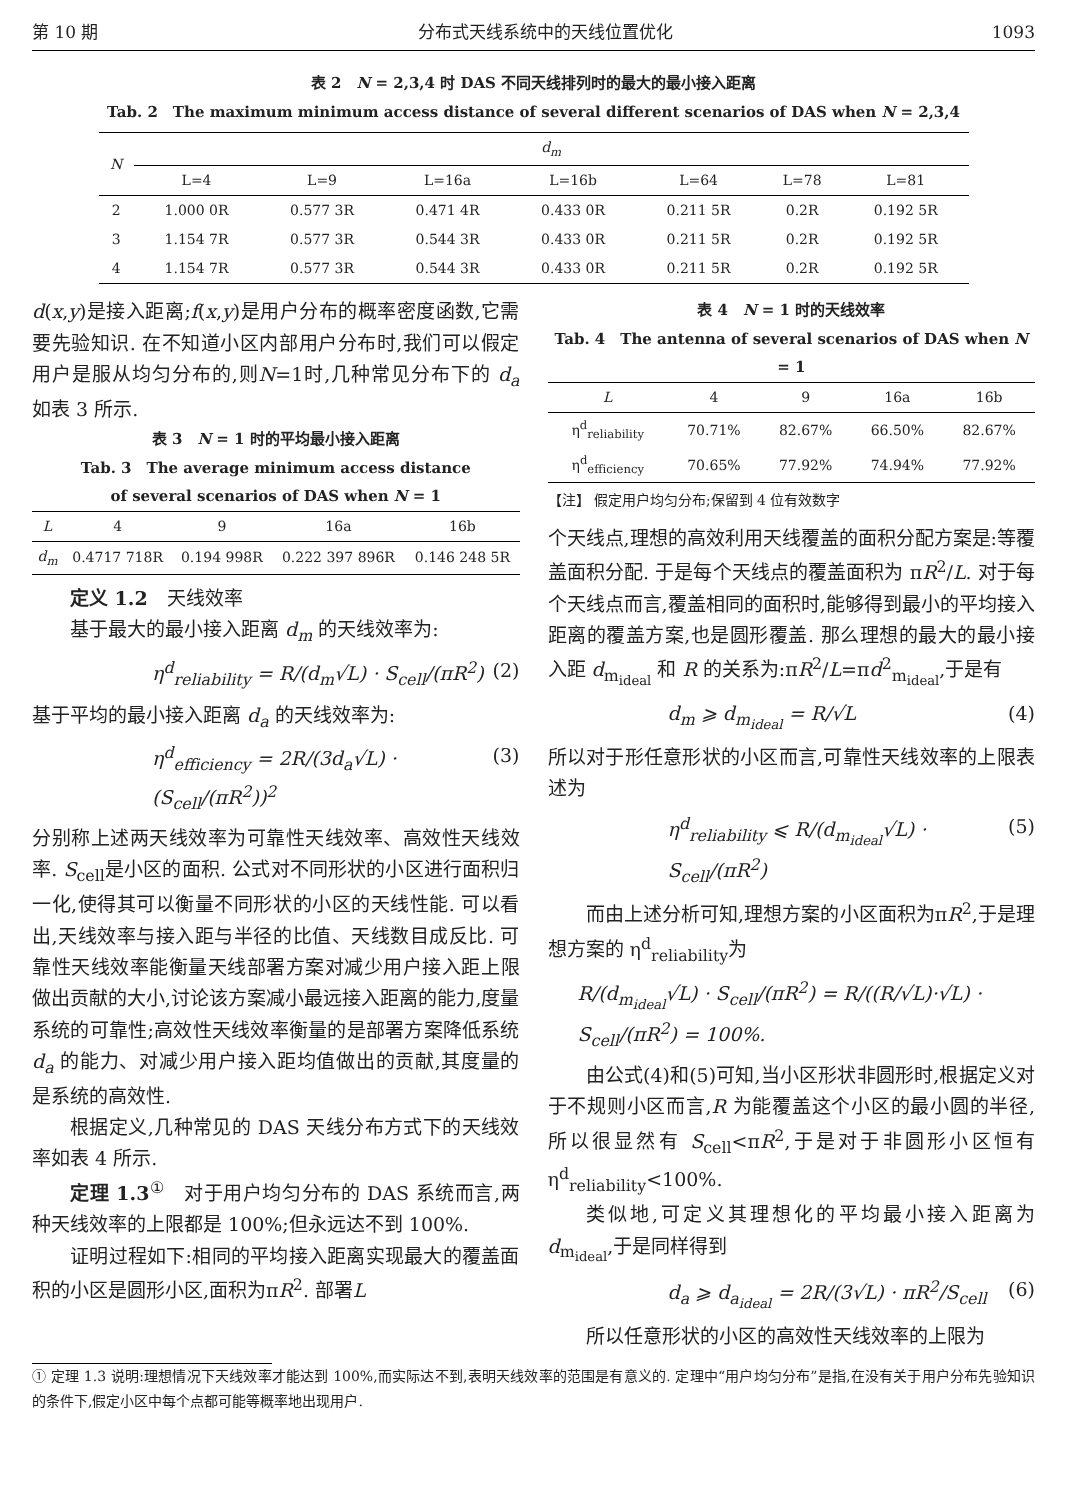第 10 期 分布式天线系统中的天线位置优化 1093
表 2　N = 2,3,4 时 DAS 不同天线排列时的最大的最小接入距离
Tab. 2　The maximum minimum access distance of several different scenarios of DAS when N = 2,3,4
| N | d<sub>m</sub> | | | | | | |
| --- | --- | --- | --- | --- | --- | --- | --- |
| | L=4 | L=9 | L=16a | L=16b | L=64 | L=78 | L=81 |
| 2 | 1.000 0R | 0.577 3R | 0.471 4R | 0.433 0R | 0.211 5R | 0.2R | 0.192 5R |
| 3 | 1.154 7R | 0.577 3R | 0.544 3R | 0.433 0R | 0.211 5R | 0.2R | 0.192 5R |
| 4 | 1.154 7R | 0.577 3R | 0.544 3R | 0.433 0R | 0.211 5R | 0.2R | 0.192 5R |
d(x,y)是接入距离;f(x,y)是用户分布的概率密度函数,它需要先验知识. 在不知道小区内部用户分布时,我们可以假定用户是服从均匀分布的,则N=1时,几种常见分布下的 d<sub>a</sub> 如表 3 所示.
表 3　N = 1 时的平均最小接入距离
Tab. 3　The average minimum access distance
of several scenarios of DAS when N = 1
| L | 4 | 9 | 16a | 16b |
| --- | --- | --- | --- | --- |
| d<sub>m</sub> | 0.4717 718R | 0.194 998R | 0.222 397 896R | 0.146 248 5R |
定义 1.2　天线效率
基于最大的最小接入距离 d<sub>m</sub> 的天线效率为:
η<sup>d</sup><sub>reliability</sub> = R/(d<sub>m</sub>√L) · S<sub>cell</sub>/(πR<sup>2</sup>) (2)
基于平均的最小接入距离 d<sub>a</sub> 的天线效率为:
η<sup>d</sup><sub>efficiency</sub> = 2R/(3d<sub>a</sub>√L) · (S<sub>cell</sub>/(πR<sup>2</sup>))<sup>2</sup> (3)
分别称上述两天线效率为可靠性天线效率、高效性天线效率. S<sub>cell</sub>是小区的面积. 公式对不同形状的小区进行面积归一化,使得其可以衡量不同形状的小区的天线性能. 可以看出,天线效率与接入距与半径的比值、天线数目成反比. 可靠性天线效率能衡量天线部署方案对减少用户接入距上限做出贡献的大小,讨论该方案减小最远接入距离的能力,度量系统的可靠性;高效性天线效率衡量的是部署方案降低系统 d<sub>a</sub> 的能力、对减少用户接入距均值做出的贡献,其度量的是系统的高效性.
根据定义,几种常见的 DAS 天线分布方式下的天线效率如表 4 所示.
定理 1.3<sup>①</sup>　对于用户均匀分布的 DAS 系统而言,两种天线效率的上限都是 100%;但永远达不到 100%.
证明过程如下:相同的平均接入距离实现最大的覆盖面积的小区是圆形小区,面积为πR<sup>2</sup>. 部署L
表 4　N = 1 时的天线效率
Tab. 4　The antenna of several scenarios of DAS when N = 1
| L | 4 | 9 | 16a | 16b |
| --- | --- | --- | --- | --- |
| η<sup>d</sup><sub>reliability</sub> | 70.71% | 82.67% | 66.50% | 82.67% |
| η<sup>d</sup><sub>efficiency</sub> | 70.65% | 77.92% | 74.94% | 77.92% |
【注】 假定用户均匀分布;保留到 4 位有效数字
个天线点,理想的高效利用天线覆盖的面积分配方案是:等覆盖面积分配. 于是每个天线点的覆盖面积为 πR<sup>2</sup>/L. 对于每个天线点而言,覆盖相同的面积时,能够得到最小的平均接入距离的覆盖方案,也是圆形覆盖. 那么理想的最大的最小接入距 d<sub>m<sub>ideal</sub></sub> 和 R 的关系为:πR<sup>2</sup>/L=πd<sup>2</sup><sub>m<sub>ideal</sub></sub>,于是有
d<sub>m</sub> ⩾ d<sub>m<sub>ideal</sub></sub> = R/√L (4)
所以对于形任意形状的小区而言,可靠性天线效率的上限表述为
η<sup>d</sup><sub>reliability</sub> ⩽ R/(d<sub>m<sub>ideal</sub></sub>√L) · S<sub>cell</sub>/(πR<sup>2</sup>) (5)
而由上述分析可知,理想方案的小区面积为πR<sup>2</sup>,于是理想方案的 η<sup>d</sup><sub>reliability</sub>为
R/(d<sub>m<sub>ideal</sub></sub>√L) · S<sub>cell</sub>/(πR<sup>2</sup>) = R/((R/√L)·√L) · S<sub>cell</sub>/(πR<sup>2</sup>) = 100%.
由公式(4)和(5)可知,当小区形状非圆形时,根据定义对于不规则小区而言,R 为能覆盖这个小区的最小圆的半径,所以很显然有 S<sub>cell</sub><πR<sup>2</sup>,于是对于非圆形小区恒有 η<sup>d</sup><sub>reliability</sub><100%.
类似地,可定义其理想化的平均最小接入距离为 d<sub>m<sub>ideal</sub></sub>,于是同样得到
d<sub>a</sub> ⩾ d<sub>a<sub>ideal</sub></sub> = 2R/(3√L) · πR<sup>2</sup>/S<sub>cell</sub> (6)
所以任意形状的小区的高效性天线效率的上限为
① 定理 1.3 说明:理想情况下天线效率才能达到 100%,而实际达不到,表明天线效率的范围是有意义的. 定理中“用户均匀分布”是指,在没有关于用户分布先验知识的条件下,假定小区中每个点都可能等概率地出现用户.